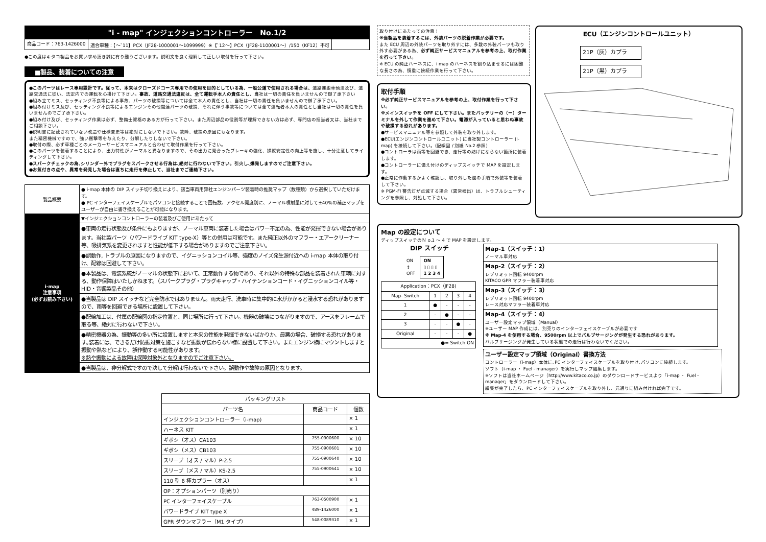"i - map" インジェクションコントローラー　No.1/2
商品コード：763-1426000 適合車種：【～`11】PCX（JF28-1000001～1099999）※【`12～】PCX（JF28-1100001～）/150（KF12）不可
●この度はキタコ製品をお買い求め頂き誠に有り難うございます。説明文を良く理解して正しい取付を行って下さい。
■製品、装着についての注意
●このパーツはレース専用設計です。従って、本来はクローズドコース専用での使用を目的としている為、一般公道で使用される場合は、道路運搬車輌法及び、道路交通法に従い、法定内での運転を心掛けて下さい。事故、道路交通法違反は、全て運転手本人の責任とし、当社は一切の責任を負いませんので御了承下さい
●組み立てミス、セッティング不良等による事故、パーツの破損等については全て本人の責任とし、当社は一切の責任を負いませんので御了承下さい。
●組み付けミス及び、セッティング不良等によるエンジンその他関連パーツの破損、それに伴う事故等については全て運転者本人の責任とし当社は一切の責任を負いませんのでご了承下さい。
●組み付け及び、セッティング作業は必ず、整備士資格のある方が行って下さい。また周辺部品の役割等が理解できない方は必ず、専門店の担当者又は、当社までご相談下さい。
●説明書に記載されていない改造や仕様変更等は絶対にしないで下さい。故障、破損の原因にもなります。
また精密機械ですので、強い衝撃等を与えたり、分解したりしないで下さい。
●取付の際、必ず車種ごとのメーカーサービスマニュアルと合わせて取付作業を行って下さい。
●このパーツを装着することにより、出力特性がノーマルと異なりますので、その出力に見合ったブレーキの強化、操縦安定性の向上等を施し、十分注意してライディングして下さい。
●スパークチェックの為､シリンダー外でプラグをスパークさせる行為は､絶対に行わないで下さい。引火し､爆発しますのでご注意下さい。
●お気付きの点や、異常を発見した場合は直ちに走行を停止して、当社までご連絡下さい。
| 製品概要 | ● i-map 本体の DIP スイッチ切り換えにより、該当車両用弊社エンジンパーツ装着時の推奨マップ（数種類）から選択していただけます。 ● PC インターフェイスケーブルでパソコンと接続することで回転数、アクセル開度別に、ノーマル噴射量に対して±40%の補正マップをユーザーが自由に書き換えることが可能になります。 |
| i-map 注意事項 (必ずお読み下さい) | ▼インジェクションコントローラーの装着及びご使用にあたって |
| | ●車両の走行状態及び条件にもよりますが、ノーマル車両に装着した場合はパワー不足の為、性能が発揮できない場合があります。当社製パーツ（パワードライブ KIT type-X）等との併用は可能です。また純正以外のマフラー・エアークリーナー等、吸排気系を変更されますと性能が低下する場合がありますのでご注意下さい。 |
| | ●誤動作, トラブルの原因になりますので、イグニッションコイル等、強度のノイズ発生源付近への i-map 本体の取り付け、配線は回避して下さい。 |
| | ●本製品は、電装系統がノーマルの状態下において、正常動作する物であり、それ以外の特殊な部品を装着された車輌に対する、動作保障はいたしかねます。（スパークプラグ・プラグキャップ・ハイテンションコード・イグニッションコイル等・HID・音響製品その他） |
| | ●当製品は DIP スイッチなど完全防水ではありません。雨天走行、洗車時に集中的に水がかかると浸水する恐れがありますので、雨等を回避できる場所に設置して下さい。 |
| | ●配線加工は、付属の配線図の指定位置と、同じ場所に行って下さい。機器の破壊につながりますので、アースをフレームで取る等、絶対に行わないで下さい。 |
| | ●精密機器の為、振動等の多い所に設置しますと本来の性能を発揮できないばかりか、最悪の場合、破損する恐れがあります｡装着には、できるだけ防振対策を施こすなど振動が伝わらない様に設置して下さい。またエンジン横にマウントしますと振動や熱などにより、誤作動する可能性があります。 ※熱や振動による故障は保障対象外となりますのでご注意下さい。 |
| | ●当製品は、非分解式ですので決して分解は行わないで下さい。誤動作や故障の原因となります。 |
| パッキングリスト | | |
| --- | --- | --- |
| パーツ名 | 商品コード | 個数 |
| インジェクションコントローラー（i-map) | | × 1 |
| ハーネス KIT | | × 1 |
| ギボシ（オス）CA103 | 755-0900600 | × 10 |
| ギボシ（メス）CB103 | 755-0900601 | × 10 |
| スリーブ（オス / マル）P-2.5 | 755-0900640 | × 10 |
| スリーブ（メス / マル）KS-2.5 | 755-0900641 | × 10 |
| 110 型 6 極カプラー（オス） | | × 1 |
| OP：オプションパーツ（別売り） | | |
| PC インターフェイスケーブル | 763-0500900 | × 1 |
| パワードライブ KIT type X | 489-1426000 | × 1 |
| GPR ダウンマフラー（M1 タイプ） | 548-0089310 | × 1 |
取り付けにあたっての注意！
※当製品を装着するには、外装パーツの脱着作業が必要です。
また ECU 周辺の外装パーツを取り外すには、多数の外装パーツも取り外す必要がある為、必ず純正サービスマニュアルを参考の上、取付作業を行って下さい。
※ ECU の純正ハーネスに、i map のハーネスを割り込ませるには困難な長さの為、慎重に接続作業を行って下さい。
取付手順
※必ず純正サービスマニュアルを参考の上、取付作業を行って下さい。
※メインスイッチを OFF にして下さい。またバッテリーの（ー）ターミナルを外して作業を進めて下さい。電源が入っていると思わぬ事故や破損する恐れがあります。
●サービスマニュアル等を参照して外装を取り外します。
●ECU(エンジンコントロールユニット) に当社製コントローラー (i-map) を接続して下さい。(配線図 / 別紙 No.2 参照)
●コントローラは雨等を回避でき、走行等の妨げにならない箇所に装着します。
●コントローラーに備え付けのディップスイッチで MAP を設定します。
●正常に作動するかよく確認し、取り外した逆の手順で外装等を装着して下さい。
※ PGM-FI 警告灯が点滅する場合（異常検出）は、トラブルシューティングを参照し、対処して下さい。
ECU（エンジンコントロールユニット）
21P（灰）カプラ
21P（黒）カプラ
Map の設定について
ディップスイッチのＮ o,1 ～ 4 で MAP を設定します。
DIP スイッチ
ON
↕
OFF
ON
▯ ▯ ▯ ▯
1 2 3 4
| Application：PCX（JF28) | | | | |
| Map- Switch | 1 | 2 | 3 | 4 |
| 1 | ● | - | - | - |
| 2 | - | ● | - | - |
| 3 | - | - | ● | - |
| Original | - | - | - | ● |
| ●= Switch ON | | | | |
| Map-1（スイッチ：1） ノーマル車対応 |
| Map-2（スイッチ：2） レブリミット回転 9400rpm KITACO GPR マフラー装着車対応 |
| Map-3（スイッチ：3） レブリミット回転 9400rpm レース対応マフラー装着車対応 |
| Map-4（スイッチ：4） ユーザー設定マップ領域（Manual） ※ユーザー MAP 作成には、別売りのインターフェイスケーブルが必要です ※ Map-4 を使用する場合、9500rpm 以上でバルブサージングが発生する恐れがあります。 バルブサージングが発生している状態での走行は行わないでください。 |
ユーザー設定マップ領域（Original）書換方法
コントローラー（i-map）本体に､PC インターフェイスケーブルを取り付け､パソコンに接続します。
ソフト（i-map ・ Fuel - manager）を実行しマップ編集します。
※ソフトは当社ホームページ（http://www.kitaco.co.jp）のダウンロードサービスより「i-map ・ Fuel - manager」をダウンロードして下さい。
編集が完了したら、PC インターフェイスケーブルを取り外し、元通りに組み付ければ完了です。